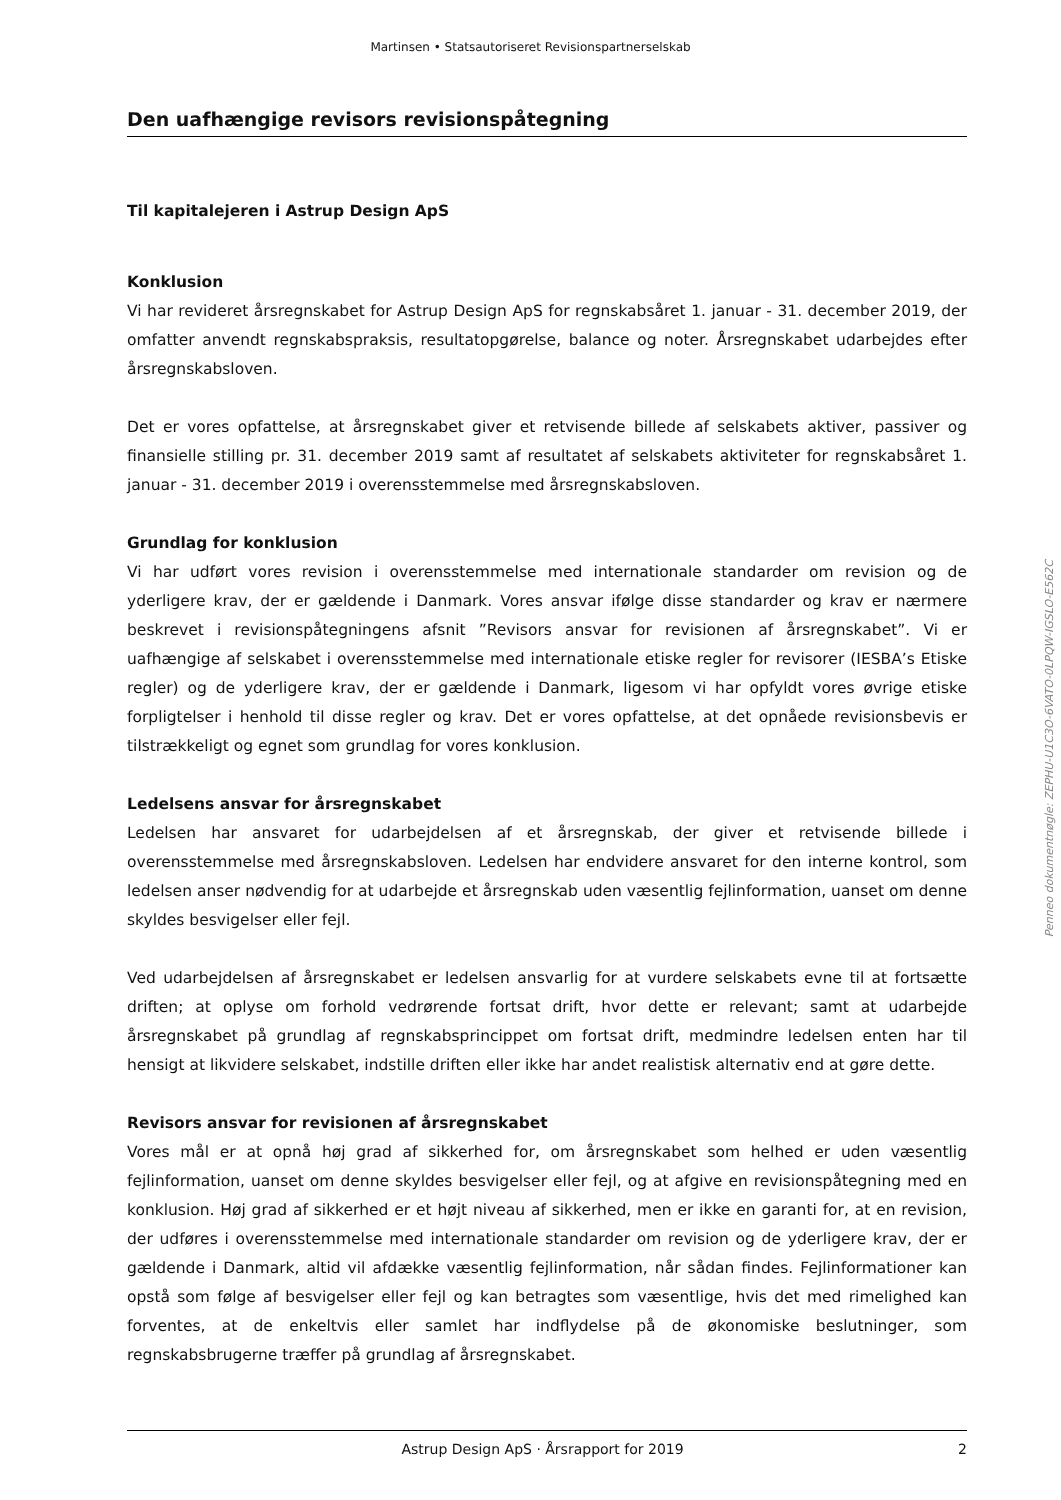Martinsen • Statsautoriseret Revisionspartnerselskab
Den uafhængige revisors revisionspåtegning
Til kapitalejeren i Astrup Design ApS
Konklusion
Vi har revideret årsregnskabet for Astrup Design ApS for regnskabsåret 1. januar - 31. december 2019, der omfatter anvendt regnskabspraksis, resultatopgørelse, balance og noter. Årsregnskabet udarbejdes efter årsregnskabsloven.
Det er vores opfattelse, at årsregnskabet giver et retvisende billede af selskabets aktiver, passiver og finansielle stilling pr. 31. december 2019 samt af resultatet af selskabets aktiviteter for regnskabsåret 1. januar - 31. december 2019 i overensstemmelse med årsregnskabsloven.
Grundlag for konklusion
Vi har udført vores revision i overensstemmelse med internationale standarder om revision og de yderligere krav, der er gældende i Danmark. Vores ansvar ifølge disse standarder og krav er nærmere beskrevet i revisionspåtegningens afsnit ”Revisors ansvar for revisionen af årsregnskabet”. Vi er uafhængige af selskabet i overensstemmelse med internationale etiske regler for revisorer (IESBA’s Etiske regler) og de yderligere krav, der er gældende i Danmark, ligesom vi har opfyldt vores øvrige etiske forpligtelser i henhold til disse regler og krav. Det er vores opfattelse, at det opnåede revisionsbevis er tilstrækkeligt og egnet som grundlag for vores konklusion.
Ledelsens ansvar for årsregnskabet
Ledelsen har ansvaret for udarbejdelsen af et årsregnskab, der giver et retvisende billede i overensstemmelse med årsregnskabsloven. Ledelsen har endvidere ansvaret for den interne kontrol, som ledelsen anser nødvendig for at udarbejde et årsregnskab uden væsentlig fejlinformation, uanset om denne skyldes besvigelser eller fejl.
Ved udarbejdelsen af årsregnskabet er ledelsen ansvarlig for at vurdere selskabets evne til at fortsætte driften; at oplyse om forhold vedrørende fortsat drift, hvor dette er relevant; samt at udarbejde årsregnskabet på grundlag af regnskabsprincippet om fortsat drift, medmindre ledelsen enten har til hensigt at likvidere selskabet, indstille driften eller ikke har andet realistisk alternativ end at gøre dette.
Revisors ansvar for revisionen af årsregnskabet
Vores mål er at opnå høj grad af sikkerhed for, om årsregnskabet som helhed er uden væsentlig fejlinformation, uanset om denne skyldes besvigelser eller fejl, og at afgive en revisionspåtegning med en konklusion. Høj grad af sikkerhed er et højt niveau af sikkerhed, men er ikke en garanti for, at en revision, der udføres i overensstemmelse med internationale standarder om revision og de yderligere krav, der er gældende i Danmark, altid vil afdække væsentlig fejlinformation, når sådan findes. Fejlinformationer kan opstå som følge af besvigelser eller fejl og kan betragtes som væsentlige, hvis det med rimelighed kan forventes, at de enkeltvis eller samlet har indflydelse på de økonomiske beslutninger, som regnskabsbrugerne træffer på grundlag af årsregnskabet.
Penneo dokumentnøgle: ZEPHU-U1C3O-6VATO-0LPQW-IGSLO-E562C
Astrup Design ApS · Årsrapport for 2019 2